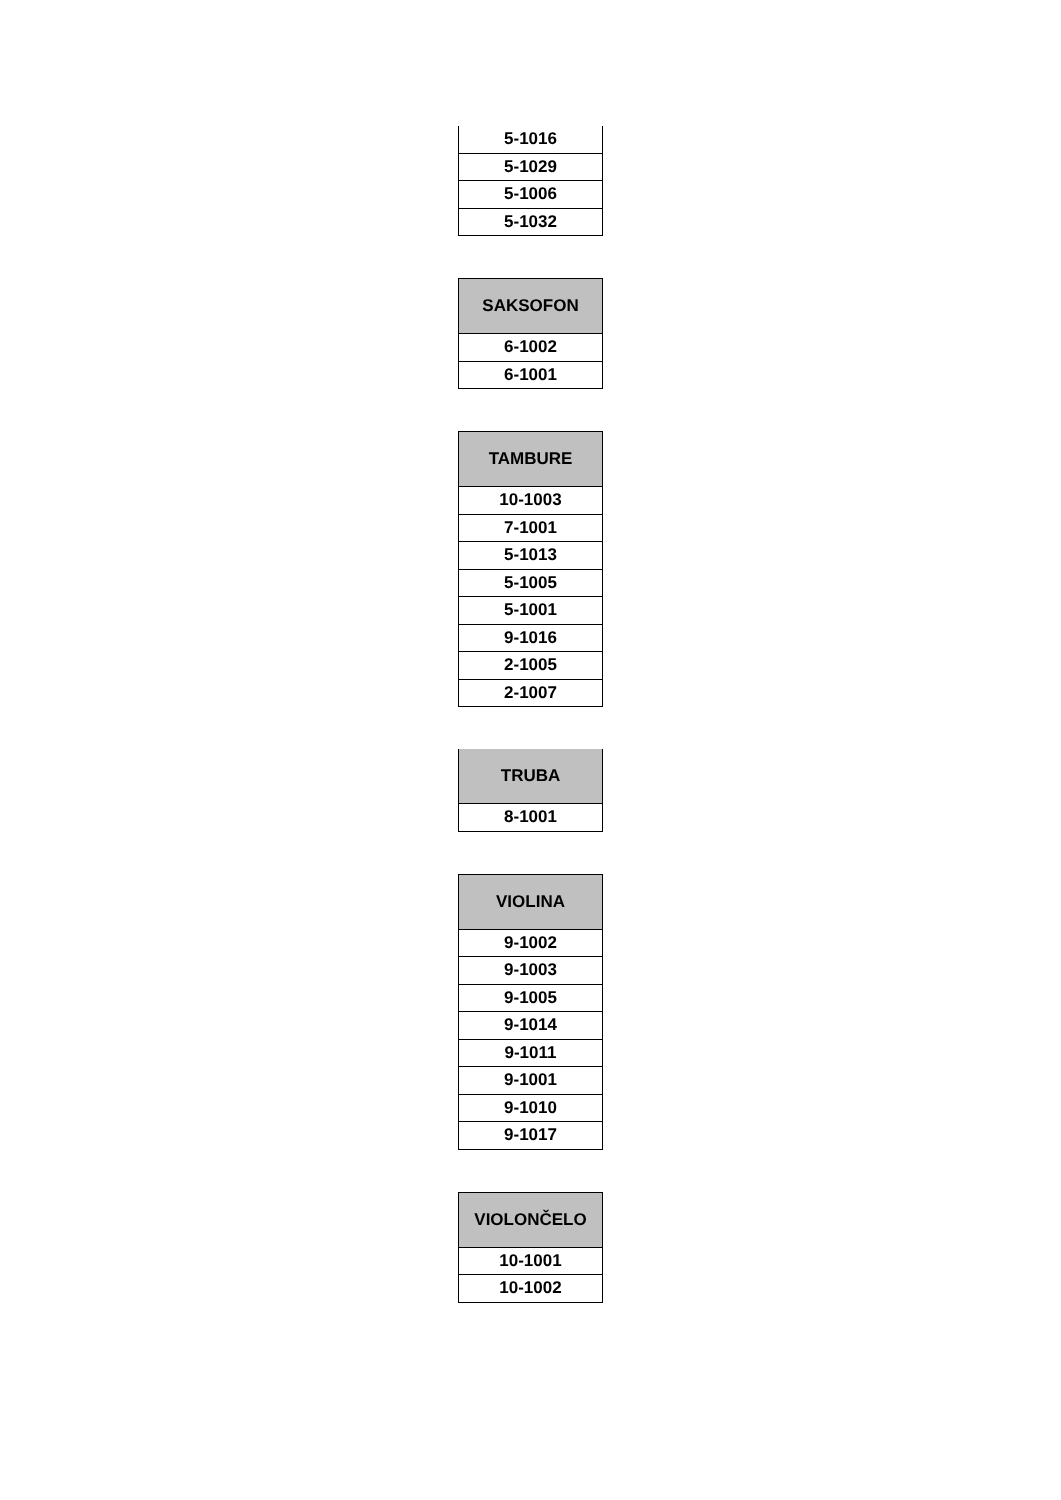| 5-1016 |
| 5-1029 |
| 5-1006 |
| 5-1032 |
| SAKSOFON |
| --- |
| 6-1002 |
| 6-1001 |
| TAMBURE |
| --- |
| 10-1003 |
| 7-1001 |
| 5-1013 |
| 5-1005 |
| 5-1001 |
| 9-1016 |
| 2-1005 |
| 2-1007 |
| TRUBA |
| --- |
| 8-1001 |
| VIOLINA |
| --- |
| 9-1002 |
| 9-1003 |
| 9-1005 |
| 9-1014 |
| 9-1011 |
| 9-1001 |
| 9-1010 |
| 9-1017 |
| VIOLONČELO |
| --- |
| 10-1001 |
| 10-1002 |